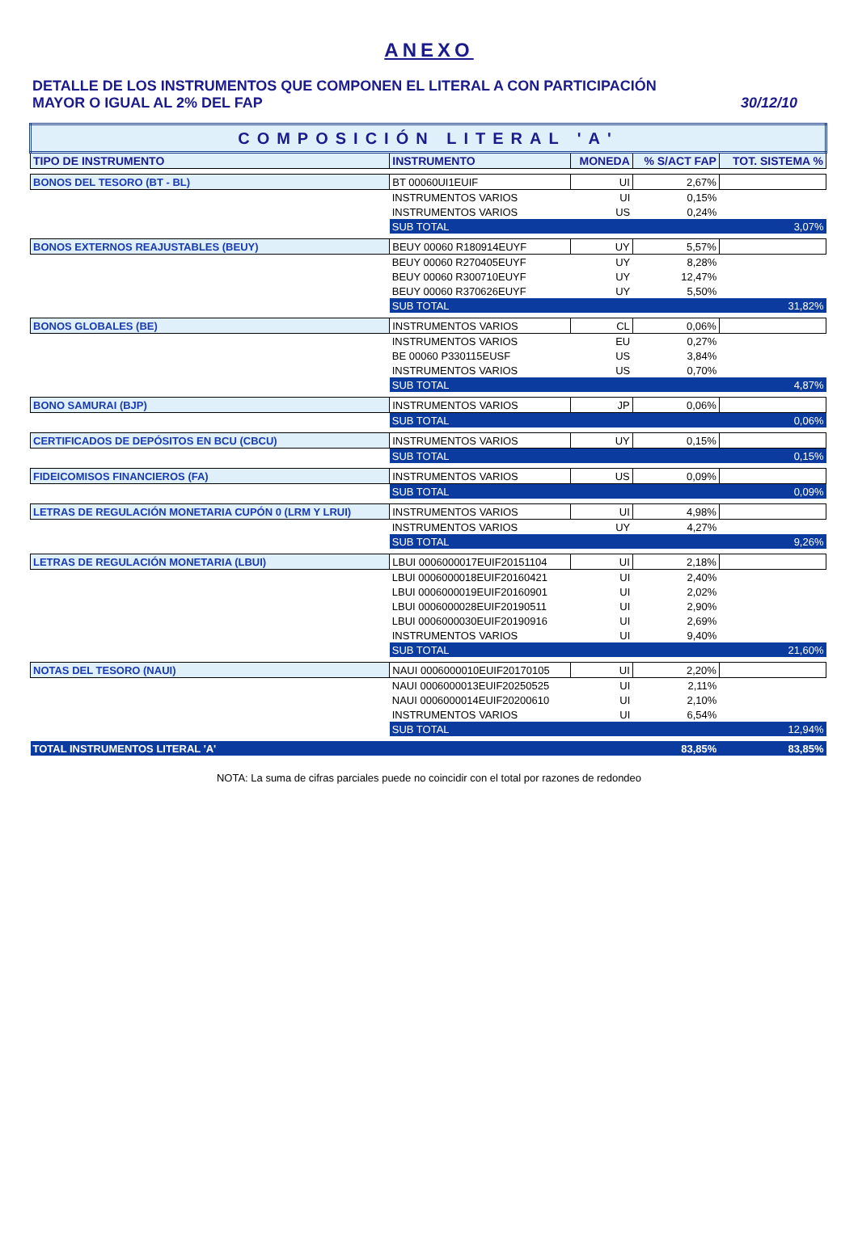ANEXO
DETALLE DE LOS INSTRUMENTOS QUE COMPONEN EL LITERAL A CON PARTICIPACIÓN
MAYOR O IGUAL AL 2% DEL FAP
30/12/10
| COMPOSICIÓN LITERAL 'A' | | | | |
| TIPO DE INSTRUMENTO | INSTRUMENTO | MONEDA | % S/ACT FAP | TOT. SISTEMA % |
| BONOS DEL TESORO (BT - BL) | BT 00060UI1EUIF | UI | 2,67% | |
| | INSTRUMENTOS VARIOS | UI | 0,15% | |
| | INSTRUMENTOS VARIOS | US | 0,24% | |
| | SUB TOTAL | | | 3,07% |
| BONOS EXTERNOS REAJUSTABLES (BEUY) | BEUY 00060 R180914EUYF | UY | 5,57% | |
| | BEUY 00060 R270405EUYF | UY | 8,28% | |
| | BEUY 00060 R300710EUYF | UY | 12,47% | |
| | BEUY 00060 R370626EUYF | UY | 5,50% | |
| | SUB TOTAL | | | 31,82% |
| BONOS GLOBALES (BE) | INSTRUMENTOS VARIOS | CL | 0,06% | |
| | INSTRUMENTOS VARIOS | EU | 0,27% | |
| | BE 00060 P330115EUSF | US | 3,84% | |
| | INSTRUMENTOS VARIOS | US | 0,70% | |
| | SUB TOTAL | | | 4,87% |
| BONO SAMURAI (BJP) | INSTRUMENTOS VARIOS | JP | 0,06% | |
| | SUB TOTAL | | | 0,06% |
| CERTIFICADOS DE DEPÓSITOS EN BCU (CBCU) | INSTRUMENTOS VARIOS | UY | 0,15% | |
| | SUB TOTAL | | | 0,15% |
| FIDEICOMISOS FINANCIEROS (FA) | INSTRUMENTOS VARIOS | US | 0,09% | |
| | SUB TOTAL | | | 0,09% |
| LETRAS DE REGULACIÓN MONETARIA CUPÓN 0 (LRM Y LRUI) | INSTRUMENTOS VARIOS | UI | 4,98% | |
| | INSTRUMENTOS VARIOS | UY | 4,27% | |
| | SUB TOTAL | | | 9,26% |
| LETRAS DE REGULACIÓN MONETARIA (LBUI) | LBUI 0006000017EUIF20151104 | UI | 2,18% | |
| | LBUI 0006000018EUIF20160421 | UI | 2,40% | |
| | LBUI 0006000019EUIF20160901 | UI | 2,02% | |
| | LBUI 0006000028EUIF20190511 | UI | 2,90% | |
| | LBUI 0006000030EUIF20190916 | UI | 2,69% | |
| | INSTRUMENTOS VARIOS | UI | 9,40% | |
| | SUB TOTAL | | | 21,60% |
| NOTAS DEL TESORO (NAUI) | NAUI 0006000010EUIF20170105 | UI | 2,20% | |
| | NAUI 0006000013EUIF20250525 | UI | 2,11% | |
| | NAUI 0006000014EUIF20200610 | UI | 2,10% | |
| | INSTRUMENTOS VARIOS | UI | 6,54% | |
| | SUB TOTAL | | | 12,94% |
| TOTAL INSTRUMENTOS LITERAL 'A' | | | 83,85% | 83,85% |
NOTA: La suma de cifras parciales puede no coincidir con el total por razones de redondeo